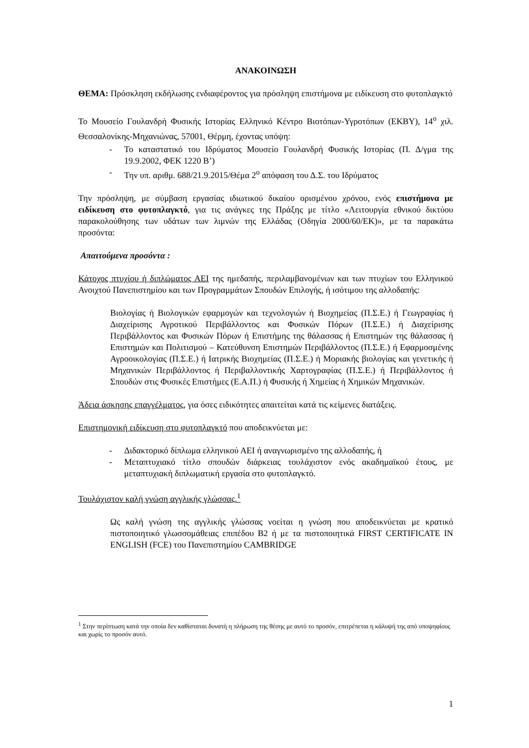ΑΝΑΚΟΙΝΩΣΗ
ΘΕΜΑ: Πρόσκληση εκδήλωσης ενδιαφέροντος για πρόσληψη επιστήμονα με ειδίκευση στο φυτοπλαγκτό
Το Μουσείο Γουλανδρή Φυσικής Ιστορίας Ελληνικό Κέντρο Βιοτόπων-Υγροτόπων (ΕΚΒΥ), 14<sup>ο</sup> χιλ. Θεσσαλονίκης-Μηχανιώνας, 57001, Θέρμη, έχοντας υπόψη:
- Το καταστατικό του Ιδρύματος Μουσείο Γουλανδρή Φυσικής Ιστορίας (Π. Δ/γμα της 19.9.2002, ΦΕΚ 1220 Β’)
- Την υπ. αριθμ. 688/21.9.2015/Θέμα 2<sup>ο</sup> απόφαση του Δ.Σ. του Ιδρύματος
Την πρόσληψη, με σύμβαση εργασίας ιδιωτικού δικαίου ορισμένου χρόνου, ενός επιστήμονα με ειδίκευση στο φυτοπλαγκτό, για τις ανάγκες της Πράξης με τίτλο «Λειτουργία εθνικού δικτύου παρακολούθησης των υδάτων των λιμνών της Ελλάδας (Οδηγία 2000/60/ΕΚ)», με τα παρακάτω προσόντα:
Απαιτούμενα προσόντα :
Κάτοχος πτυχίου ή διπλώματος ΑΕΙ της ημεδαπής, περιλαμβανομένων και των πτυχίων του Ελληνικού Ανοιχτού Πανεπιστημίου και των Προγραμμάτων Σπουδών Επιλογής, ή ισότιμου της αλλοδαπής:
Βιολογίας ή Βιολογικών εφαρμογών και τεχνολογιών ή Βιοχημείας (Π.Σ.Ε.) ή Γεωγραφίας ή Διαχείρισης Αγροτικού Περιβάλλοντος και Φυσικών Πόρων (Π.Σ.Ε.) ή Διαχείρισης Περιβάλλοντος και Φυσικών Πόρων ή Επιστήμης της θάλασσας ή Επιστημών της θάλασσας ή Επιστημών και Πολιτισμού – Κατεύθυνση Επιστημών Περιβάλλοντος (Π.Σ.Ε.) ή Εφαρμοσμένης Αγροοικολογίας (Π.Σ.Ε.) ή Ιατρικής Βιοχημείας (Π.Σ.Ε.) ή Μοριακής βιολογίας και γενετικής ή Μηχανικών Περιβάλλοντος ή Περιβαλλοντικής Χαρτογραφίας (Π.Σ.Ε.) ή Περιβάλλοντος ή Σπουδών στις Φυσικές Επιστήμες (Ε.Α.Π.) ή Φυσικής ή Χημείας ή Χημικών Μηχανικών.
Άδεια άσκησης επαγγέλματος, για όσες ειδικότητες απαιτείται κατά τις κείμενες διατάξεις.
Επιστημονική ειδίκευση στο φυτοπλαγκτό που αποδεικνύεται με:
- Διδακτορικό δίπλωμα ελληνικού ΑΕΙ ή αναγνωρισμένο της αλλοδαπής, ή
- Μεταπτυχιακό τίτλο σπουδών διάρκειας τουλάχιστον ενός ακαδημαϊκού έτους, με μεταπτυχιακή διπλωματική εργασία στο φυτοπλαγκτό.
Τουλάχιστον καλή γνώση αγγλικής γλώσσας.<sup>1</sup>
Ως καλή γνώση της αγγλικής γλώσσας νοείται η γνώση που αποδεικνύεται με κρατικό πιστοποιητικό γλωσσομάθειας επιπέδου Β2 ή με τα πιστοποιητικά FIRST CERTIFICATE IN ENGLISH (FCE) του Πανεπιστημίου CAMBRIDGE
<sup>1</sup> Στην περίπτωση κατά την οποία δεν καθίσταται δυνατή η πλήρωση της θέσης με αυτό το προσόν, επιτρέπεται η κάλυψή της από υποψηφίους και χωρίς το προσόν αυτό.
1